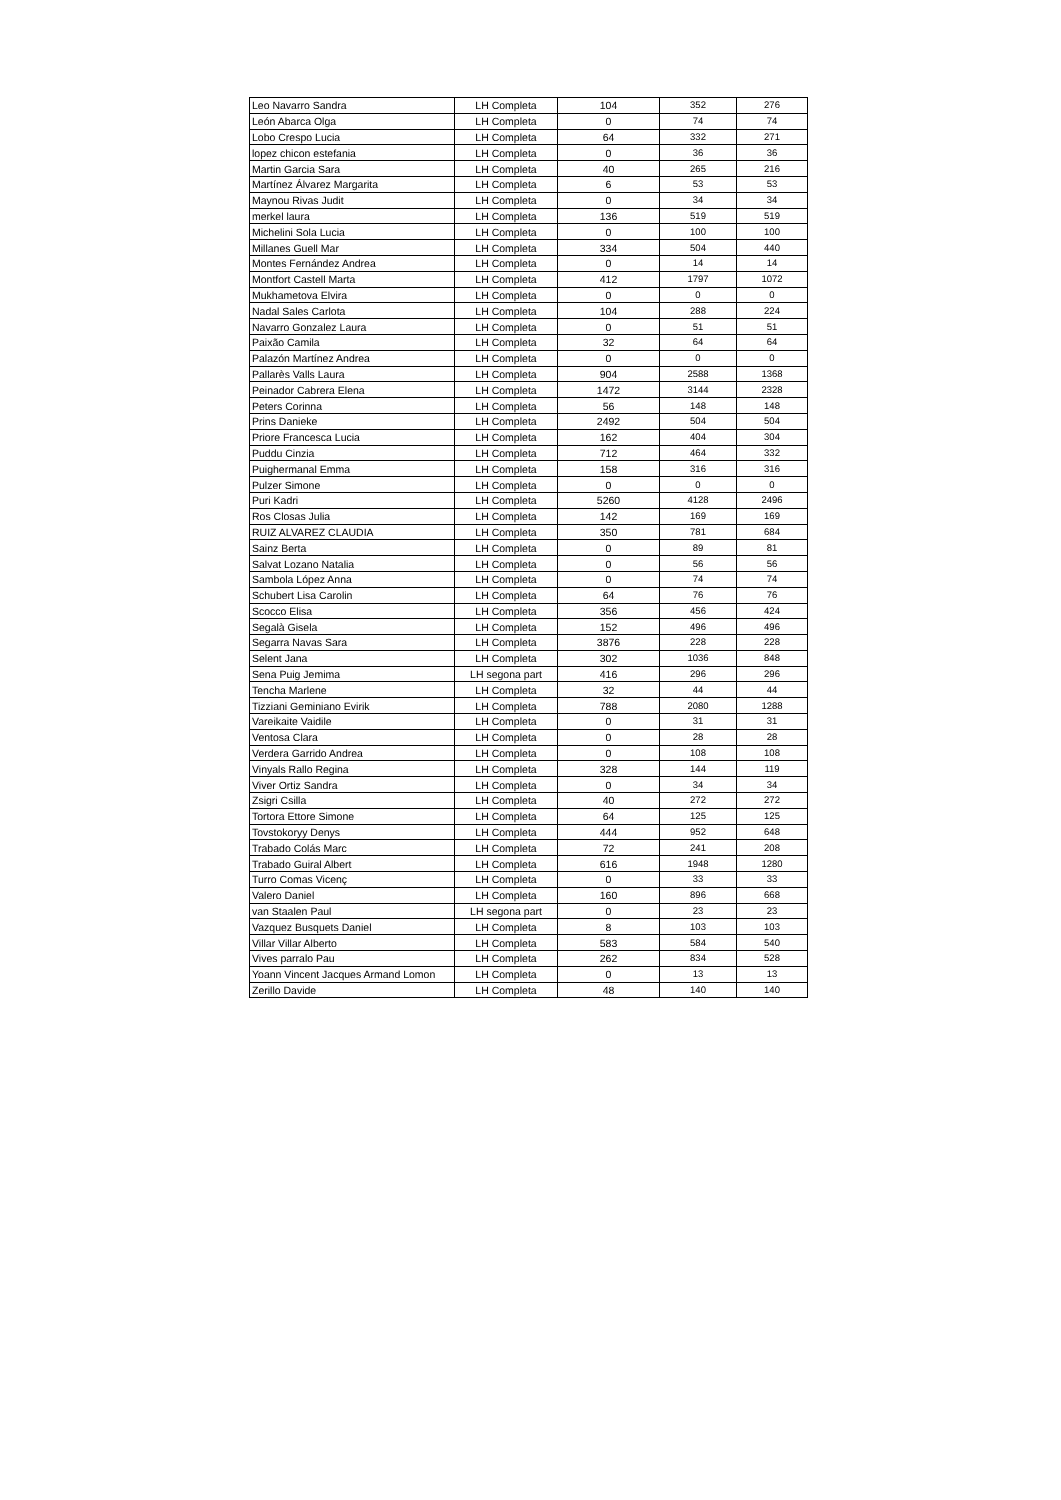| Leo Navarro Sandra | LH Completa | 104 | 352 | 276 |
| León Abarca Olga | LH Completa | 0 | 74 | 74 |
| Lobo Crespo Lucia | LH Completa | 64 | 332 | 271 |
| lopez chicon estefania | LH Completa | 0 | 36 | 36 |
| Martin Garcia Sara | LH Completa | 40 | 265 | 216 |
| Martínez Álvarez Margarita | LH Completa | 6 | 53 | 53 |
| Maynou Rivas Judit | LH Completa | 0 | 34 | 34 |
| merkel laura | LH Completa | 136 | 519 | 519 |
| Michelini Sola Lucia | LH Completa | 0 | 100 | 100 |
| Millanes Guell Mar | LH Completa | 334 | 504 | 440 |
| Montes Fernández Andrea | LH Completa | 0 | 14 | 14 |
| Montfort Castell Marta | LH Completa | 412 | 1797 | 1072 |
| Mukhametova Elvira | LH Completa | 0 | 0 | 0 |
| Nadal Sales Carlota | LH Completa | 104 | 288 | 224 |
| Navarro Gonzalez Laura | LH Completa | 0 | 51 | 51 |
| Paixão Camila | LH Completa | 32 | 64 | 64 |
| Palazón Martínez Andrea | LH Completa | 0 | 0 | 0 |
| Pallarès Valls Laura | LH Completa | 904 | 2588 | 1368 |
| Peinador Cabrera Elena | LH Completa | 1472 | 3144 | 2328 |
| Peters Corinna | LH Completa | 56 | 148 | 148 |
| Prins Danieke | LH Completa | 2492 | 504 | 504 |
| Priore Francesca Lucia | LH Completa | 162 | 404 | 304 |
| Puddu Cinzia | LH Completa | 712 | 464 | 332 |
| Puighermanal Emma | LH Completa | 158 | 316 | 316 |
| Pulzer Simone | LH Completa | 0 | 0 | 0 |
| Puri Kadri | LH Completa | 5260 | 4128 | 2496 |
| Ros Closas Julia | LH Completa | 142 | 169 | 169 |
| RUIZ ALVAREZ CLAUDIA | LH Completa | 350 | 781 | 684 |
| Sainz Berta | LH Completa | 0 | 89 | 81 |
| Salvat Lozano Natalia | LH Completa | 0 | 56 | 56 |
| Sambola López Anna | LH Completa | 0 | 74 | 74 |
| Schubert Lisa Carolin | LH Completa | 64 | 76 | 76 |
| Scocco Elisa | LH Completa | 356 | 456 | 424 |
| Segalà Gisela | LH Completa | 152 | 496 | 496 |
| Segarra Navas Sara | LH Completa | 3876 | 228 | 228 |
| Selent Jana | LH Completa | 302 | 1036 | 848 |
| Sena Puig Jemima | LH segona part | 416 | 296 | 296 |
| Tencha Marlene | LH Completa | 32 | 44 | 44 |
| Tizziani Geminiano Evirik | LH Completa | 788 | 2080 | 1288 |
| Vareikaite Vaidile | LH Completa | 0 | 31 | 31 |
| Ventosa Clara | LH Completa | 0 | 28 | 28 |
| Verdera Garrido Andrea | LH Completa | 0 | 108 | 108 |
| Vinyals Rallo Regina | LH Completa | 328 | 144 | 119 |
| Viver Ortiz Sandra | LH Completa | 0 | 34 | 34 |
| Zsigri Csilla | LH Completa | 40 | 272 | 272 |
| Tortora Ettore Simone | LH Completa | 64 | 125 | 125 |
| Tovstokoryy Denys | LH Completa | 444 | 952 | 648 |
| Trabado Colás Marc | LH Completa | 72 | 241 | 208 |
| Trabado Guiral Albert | LH Completa | 616 | 1948 | 1280 |
| Turro Comas Vicenç | LH Completa | 0 | 33 | 33 |
| Valero Daniel | LH Completa | 160 | 896 | 668 |
| van Staalen Paul | LH segona part | 0 | 23 | 23 |
| Vazquez Busquets Daniel | LH Completa | 8 | 103 | 103 |
| Villar Villar Alberto | LH Completa | 583 | 584 | 540 |
| Vives parralo Pau | LH Completa | 262 | 834 | 528 |
| Yoann Vincent Jacques Armand Lomon | LH Completa | 0 | 13 | 13 |
| Zerillo Davide | LH Completa | 48 | 140 | 140 |